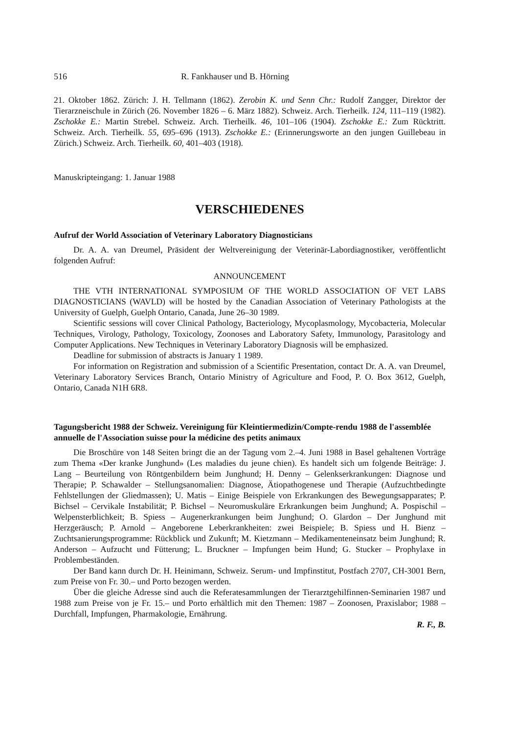516 R. Fankhauser und B. Hörning
21. Oktober 1862. Zürich: J. H. Tellmann (1862). Zerobin K. und Senn Chr.: Rudolf Zangger, Direktor der Tierarzneischule in Zürich (26. November 1826 – 6. März 1882). Schweiz. Arch. Tierheilk. 124, 111–119 (1982). Zschokke E.: Martin Strebel. Schweiz. Arch. Tierheilk. 46, 101–106 (1904). Zschokke E.: Zum Rücktritt. Schweiz. Arch. Tierheilk. 55, 695–696 (1913). Zschokke E.: (Erinnerungsworte an den jungen Guillebeau in Zürich.) Schweiz. Arch. Tierheilk. 60, 401–403 (1918).
Manuskripteingang: 1. Januar 1988
VERSCHIEDENES
Aufruf der World Association of Veterinary Laboratory Diagnosticians
Dr. A. A. van Dreumel, Präsident der Weltvereinigung der Veterinär-Labordiagnostiker, veröffentlicht folgenden Aufruf:
ANNOUNCEMENT
THE VTH INTERNATIONAL SYMPOSIUM OF THE WORLD ASSOCIATION OF VET LABS DIAGNOSTICIANS (WAVLD) will be hosted by the Canadian Association of Veterinary Pathologists at the University of Guelph, Guelph Ontario, Canada, June 26–30 1989.
Scientific sessions will cover Clinical Pathology, Bacteriology, Mycoplasmology, Mycobacteria, Molecular Techniques, Virology, Pathology, Toxicology, Zoonoses and Laboratory Safety, Immunology, Parasitology and Computer Applications. New Techniques in Veterinary Laboratory Diagnosis will be emphasized.
Deadline for submission of abstracts is January 1 1989.
For information on Registration and submission of a Scientific Presentation, contact Dr. A. A. van Dreumel, Veterinary Laboratory Services Branch, Ontario Ministry of Agriculture and Food, P. O. Box 3612, Guelph, Ontario, Canada N1H 6R8.
Tagungsbericht 1988 der Schweiz. Vereinigung für Kleintiermedizin/Compte-rendu 1988 de l'assemblée annuelle de l'Association suisse pour la médicine des petits animaux
Die Broschüre von 148 Seiten bringt die an der Tagung vom 2.–4. Juni 1988 in Basel gehaltenen Vorträge zum Thema «Der kranke Junghund» (Les maladies du jeune chien). Es handelt sich um folgende Beiträge: J. Lang – Beurteilung von Röntgenbildern beim Junghund; H. Denny – Gelenkserkrankungen: Diagnose und Therapie; P. Schawalder – Stellungsanomalien: Diagnose, Ätiopathogenese und Therapie (Aufzuchtbedingte Fehlstellungen der Gliedmassen); U. Matis – Einige Beispiele von Erkrankungen des Bewegungsapparates; P. Bichsel – Cervikale Instabilität; P. Bichsel – Neuromuskuläre Erkrankungen beim Junghund; A. Pospischil – Welpensterblichkeit; B. Spiess – Augenerkrankungen beim Junghund; O. Glardon – Der Junghund mit Herzgeräusch; P. Arnold – Angeborene Leberkrankheiten: zwei Beispiele; B. Spiess und H. Bienz – Zuchtsanierungsprogramme: Rückblick und Zukunft; M. Kietzmann – Medikamenteneinsatz beim Junghund; R. Anderson – Aufzucht und Fütterung; L. Bruckner – Impfungen beim Hund; G. Stucker – Prophylaxe in Problembeständen.
Der Band kann durch Dr. H. Heinimann, Schweiz. Serum- und Impfinstitut, Postfach 2707, CH-3001 Bern, zum Preise von Fr. 30.– und Porto bezogen werden.
Über die gleiche Adresse sind auch die Referatesammlungen der Tierarztgehilfinnen-Seminarien 1987 und 1988 zum Preise von je Fr. 15.– und Porto erhältlich mit den Themen: 1987 – Zoonosen, Praxislabor; 1988 – Durchfall, Impfungen, Pharmakologie, Ernährung.
R. F., B.